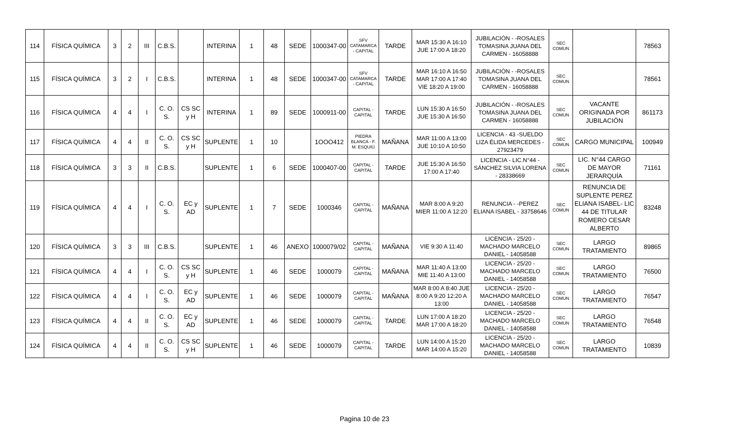| 114 | FÍSICA QUÍMICA | 3 | 2 | III | C.B.S. | | INTERINA | 1 | 48 | SEDE | 1000347-00 | SFV CATAMARCA - CAPITAL | TARDE | MAR 15:30 A 16:10 JUE 17:00 A 18:20 | JUBILACIÓN - -ROSALES TOMASINA JUANA DEL CARMEN - 16058888 | SEC COMUN | | 78563 |
| 115 | FÍSICA QUÍMICA | 3 | 2 | I | C.B.S. | | INTERINA | 1 | 48 | SEDE | 1000347-00 | SFV CATAMARCA - CAPITAL | TARDE | MAR 16:10 A 16:50 MAR 17:00 A 17:40 VIE 18:20 A 19:00 | JUBILACIÓN - -ROSALES TOMASINA JUANA DEL CARMEN - 16058888 | SEC COMUN | | 78561 |
| 116 | FÍSICA QUÍMICA | 4 | 4 | I | C. O. S. | CS SC y H | INTERINA | 1 | 89 | SEDE | 1000911-00 | CAPITAL - CAPITAL | TARDE | LUN 15:30 A 16:50 JUE 15:30 A 16:50 | JUBILACIÓN - -ROSALES TOMASINA JUANA DEL CARMEN - 16058888 | SEC COMUN | VACANTE ORIGINADA POR JUBILACIÓN | 861173 |
| 117 | FÍSICA QUÍMICA | 4 | 4 | II | C. O. S. | CS SC y H | SUPLENTE | 1 | 10 | | 1OOO412 | PIEDRA BLANCA - F. M. ESQUIÚ | MAÑANA | MAR 11:00 A 13:00 JUE 10:10 A 10:50 | LICENCIA - 43 -SUELDO LIZA ÉLIDA MERCEDES - 27923479 | SEC COMUN | CARGO MUNICIPAL | 100949 |
| 118 | FÍSICA QUÍMICA | 3 | 3 | II | C.B.S. | | SUPLENTE | 1 | 6 | SEDE | 1000407-00 | CAPITAL - CAPITAL | TARDE | JUE 15:30 A 16:50 17:00 A 17:40 | LICENCIA - LIC.N°44 - SÁNCHEZ SILVIA LORENA - 28338669 | SEC COMUN | LIC. N°44 CARGO DE MAYOR JERARQUÍA | 71161 |
| 119 | FÍSICA QUÍMICA | 4 | 4 | I | C. O. S. | EC y AD | SUPLENTE | 1 | 7 | SEDE | 1000346 | CAPITAL - CAPITAL | MAÑANA | MAR 8:00 A 9:20 MIER 11:00 A 12:20 | RENUNCIA - -PEREZ ELIANA ISABEL - 33758646 | SEC COMUN | RENUNCIA DE SUPLENTE PEREZ ELIANA ISABEL- LIC 44 DE TITULAR ROMERO CESAR ALBERTO | 83248 |
| 120 | FÍSICA QUÍMICA | 3 | 3 | III | C.B.S. | | SUPLENTE | 1 | 46 | ANEXO | 1000079/02 | CAPITAL - CAPITAL | MAÑANA | VIE 9:30 A 11:40 | LICENCIA - 25/20 - MACHADO MARCELO DANIEL - 14058588 | SEC COMUN | LARGO TRATAMIENTO | 89865 |
| 121 | FÍSICA QUÍMICA | 4 | 4 | I | C. O. S. | CS SC y H | SUPLENTE | 1 | 46 | SEDE | 1000079 | CAPITAL - CAPITAL | MAÑANA | MAR 11:40 A 13:00 MIE 11:40 A 13:00 | LICENCIA - 25/20 - MACHADO MARCELO DANIEL - 14058588 | SEC COMUN | LARGO TRATAMIENTO | 76500 |
| 122 | FÍSICA QUÍMICA | 4 | 4 | I | C. O. S. | EC y AD | SUPLENTE | 1 | 46 | SEDE | 1000079 | CAPITAL - CAPITAL | MAÑANA | MAR 8:00 A 8:40 JUE 8:00 A 9:20 12:20 A 13:00 | LICENCIA - 25/20 - MACHADO MARCELO DANIEL - 14058588 | SEC COMUN | LARGO TRATAMIENTO | 76547 |
| 123 | FÍSICA QUÍMICA | 4 | 4 | II | C. O. S. | EC y AD | SUPLENTE | 1 | 46 | SEDE | 1000079 | CAPITAL - CAPITAL | TARDE | LUN 17:00 A 18:20 MAR 17:00 A 18:20 | LICENCIA - 25/20 - MACHADO MARCELO DANIEL - 14058588 | SEC COMUN | LARGO TRATAMIENTO | 76548 |
| 124 | FÍSICA QUÍMICA | 4 | 4 | II | C. O. S. | CS SC y H | SUPLENTE | 1 | 46 | SEDE | 1000079 | CAPITAL - CAPITAL | TARDE | LUN 14:00 A 15:20 MAR 14:00 A 15:20 | LICENCIA - 25/20 - MACHADO MARCELO DANIEL - 14058588 | SEC COMUN | LARGO TRATAMIENTO | 10839 |
Pagina 10 de 23